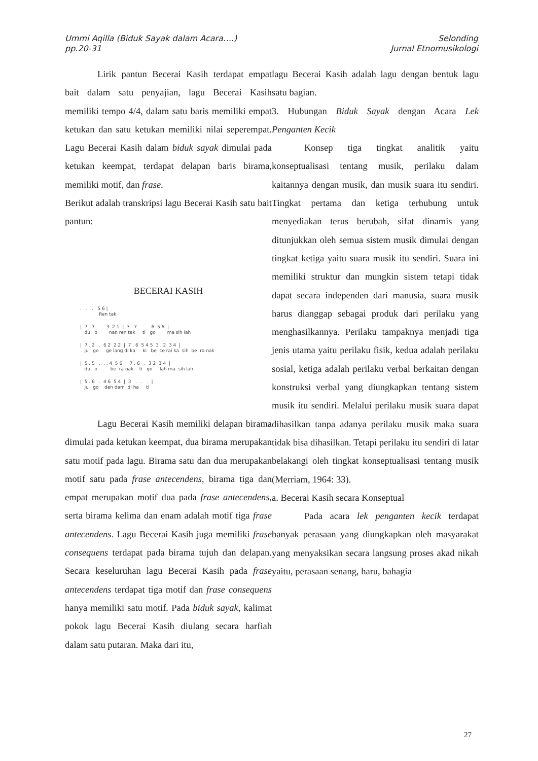Ummi Aqilla (Biduk Sayak dalam Acara….)
pp.20-31
Selonding
Jurnal Etnomusikologi
Lirik pantun Becerai Kasih terdapat empat bait dalam satu penyajian, lagu Becerai Kasih memiliki tempo 4/4, dalam satu baris memiliki empat ketukan dan satu ketukan memiliki nilai seperempat. Lagu Becerai Kasih dalam biduk sayak dimulai pada ketukan keempat, terdapat delapan baris birama, memiliki motif, dan frase.
Berikut adalah transkripsi lagu Becerai Kasih satu bait pantun:
BECERAI KASIH
. . . 5 6 | Ren tak
| 7 . 7 . . 3 2 1 | 3 . 7 . . . 6 5 6 | du o nan ren tak ti go ma sih lah
| 7 . 2 . 6 2 2 2 | 7 . 6 5 4 5 3 . 2 3 4 | ju go ge lang di ka ki be ce rai ka sih be ra nak
| 5 . 5 . . . 4 5 6 | 7 . 6 . 3 2 3 4 | du o be ra nak ti go lah ma sih lah
| 5 . 6 . 4 6 5 4 | 3 . . . | ju go den dam di ha ti
Lagu Becerai Kasih memiliki delapan birama dimulai pada ketukan keempat, dua birama merupakan satu motif pada lagu. Birama satu dan dua merupakan motif satu pada frase antecendens, birama tiga dan empat merupakan motif dua pada frase antecendens, serta birama kelima dan enam adalah motif tiga frase antecendens. Lagu Becerai Kasih juga memiliki frase consequens terdapat pada birama tujuh dan delapan. Secara keseluruhan lagu Becerai Kasih pada frase antecendens terdapat tiga motif dan frase consequens hanya memiliki satu motif. Pada biduk sayak, kalimat pokok lagu Becerai Kasih diulang secara harfiah dalam satu putaran. Maka dari itu,
lagu Becerai Kasih adalah lagu dengan bentuk lagu satu bagian.
3. Hubungan Biduk Sayak dengan Acara Lek Penganten Kecik
Konsep tiga tingkat analitik yaitu konseptualisasi tentang musik, perilaku dalam kaitannya dengan musik, dan musik suara itu sendiri. Tingkat pertama dan ketiga terhubung untuk menyediakan terus berubah, sifat dinamis yang ditunjukkan oleh semua sistem musik dimulai dengan tingkat ketiga yaitu suara musik itu sendiri. Suara ini memiliki struktur dan mungkin sistem tetapi tidak dapat secara independen dari manusia, suara musik harus dianggap sebagai produk dari perilaku yang menghasilkannya. Perilaku tampaknya menjadi tiga jenis utama yaitu perilaku fisik, kedua adalah perilaku sosial, ketiga adalah perilaku verbal berkaitan dengan konstruksi verbal yang diungkapkan tentang sistem musik itu sendiri. Melalui perilaku musik suara dapat dihasilkan tanpa adanya perilaku musik maka suara tidak bisa dihasilkan. Tetapi perilaku itu sendiri di latar belakangi oleh tingkat konseptualisasi tentang musik (Merriam, 1964: 33).
a. Becerai Kasih secara Konseptual
Pada acara lek penganten kecik terdapat banyak perasaan yang diungkapkan oleh masyarakat yang menyaksikan secara langsung proses akad nikah yaitu, perasaan senang, haru, bahagia
27